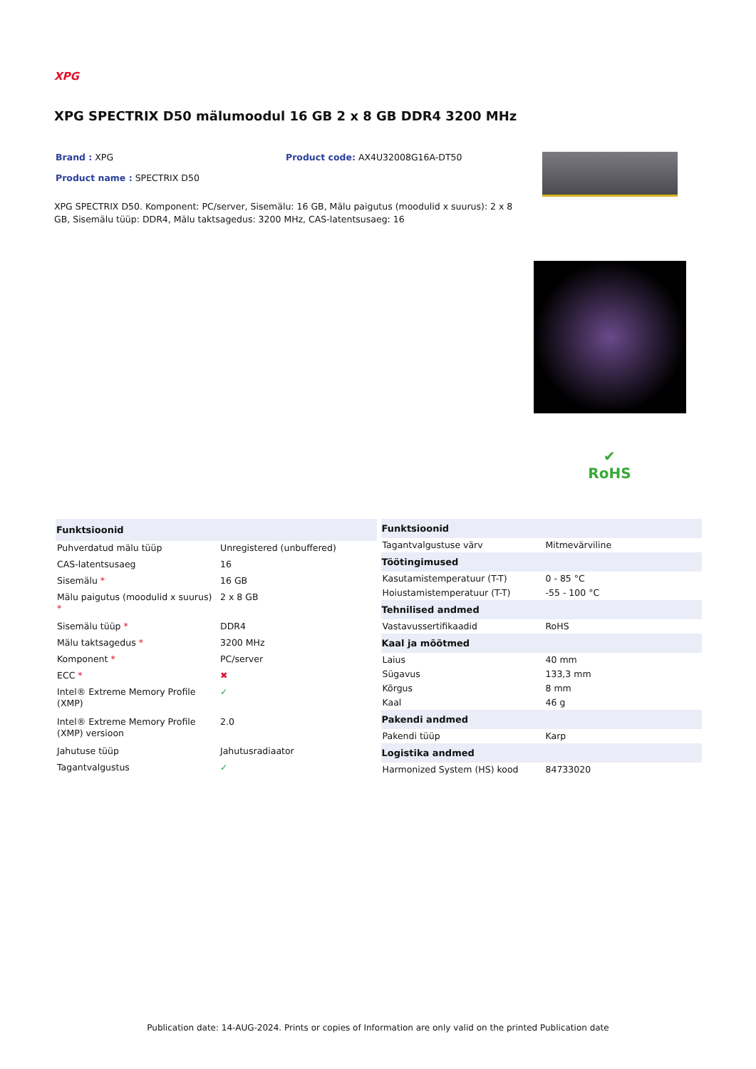XPG
XPG SPECTRIX D50 mälumoodul 16 GB 2 x 8 GB DDR4 3200 MHz
Brand : XPG Product code: AX4U32008G16A-DT50
Product name : SPECTRIX D50
XPG SPECTRIX D50. Komponent: PC/server, Sisemälu: 16 GB, Mälu paigutus (moodulid x suurus): 2 x 8 GB, Sisemälu tüüp: DDR4, Mälu taktsagedus: 3200 MHz, CAS-latentsusaeg: 16
✔
RoHS
| Funktsioonid | |
| --- | --- |
| Puhverdatud mälu tüüp | Unregistered (unbuffered) |
| CAS-latentsusaeg | 16 |
| Sisemälu * | 16 GB |
| Mälu paigutus (moodulid x suurus) * | 2 x 8 GB |
| Sisemälu tüüp * | DDR4 |
| Mälu taktsagedus * | 3200 MHz |
| Komponent * | PC/server |
| ECC * | ✖ |
| Intel® Extreme Memory Profile (XMP) | ✓ |
| Intel® Extreme Memory Profile (XMP) versioon | 2.0 |
| Jahutuse tüüp | Jahutusradiaator |
| Tagantvalgustus | ✓ |
| Funktsioonid | |
| --- | --- |
| Tagantvalgustuse värv | Mitmevärviline |
| Töötingimused | |
| Kasutamistemperatuur (T-T) | 0 - 85 °C |
| Hoiustamistemperatuur (T-T) | -55 - 100 °C |
| Tehnilised andmed | |
| Vastavussertifikaadid | RoHS |
| Kaal ja mõõtmed | |
| Laius | 40 mm |
| Sügavus | 133,3 mm |
| Kõrgus | 8 mm |
| Kaal | 46 g |
| Pakendi andmed | |
| Pakendi tüüp | Karp |
| Logistika andmed | |
| Harmonized System (HS) kood | 84733020 |
Publication date: 14-AUG-2024. Prints or copies of Information are only valid on the printed Publication date